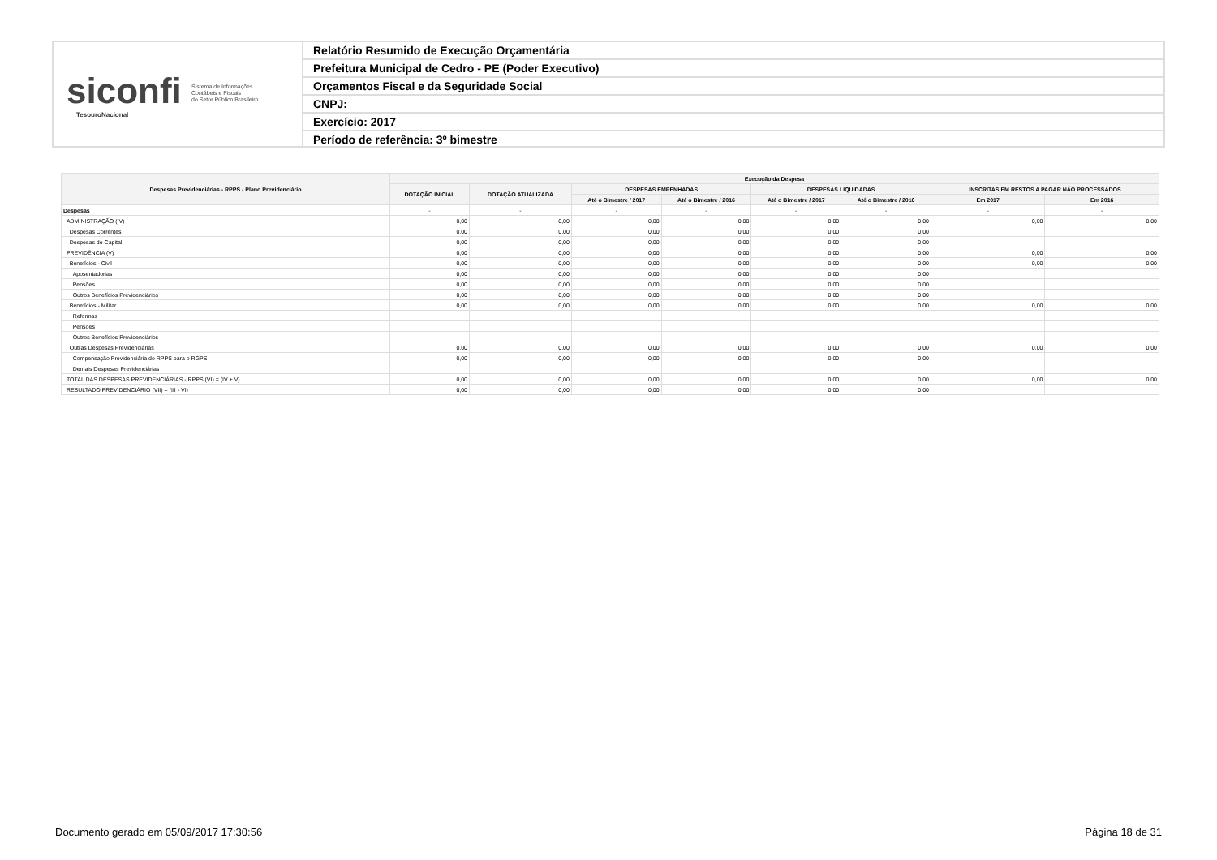siconfi Sistema de Informações
Contábeis e Fiscais
do Setor Público Brasileiro
TesouroNacional
Relatório Resumido de Execução Orçamentária
Prefeitura Municipal de Cedro - PE (Poder Executivo)
Orçamentos Fiscal e da Seguridade Social
CNPJ:
Exercício: 2017
Período de referência: 3º bimestre
| Despesas Previdenciárias - RPPS - Plano Previdenciário | Execução da Despesa | | | | | | | |
| --- | --- | --- | --- | --- | --- | --- | --- | --- |
| | DOTAÇÃO INICIAL | DOTAÇÃO ATUALIZADA | DESPESAS EMPENHADAS | | DESPESAS LIQUIDADAS | | INSCRITAS EM RESTOS A PAGAR NÃO PROCESSADOS | |
| | | | Até o Bimestre / 2017 | Até o Bimestre / 2016 | Até o Bimestre / 2017 | Até o Bimestre / 2016 | Em 2017 | Em 2016 |
| Despesas | - | - | - | - | - | - | - | - |
| ADMINISTRAÇÃO (IV) | 0,00 | 0,00 | 0,00 | 0,00 | 0,00 | 0,00 | 0,00 | 0,00 |
| Despesas Correntes | 0,00 | 0,00 | 0,00 | 0,00 | 0,00 | 0,00 | | |
| Despesas de Capital | 0,00 | 0,00 | 0,00 | 0,00 | 0,00 | 0,00 | | |
| PREVIDÊNCIA (V) | 0,00 | 0,00 | 0,00 | 0,00 | 0,00 | 0,00 | 0,00 | 0,00 |
| Benefícios - Civil | 0,00 | 0,00 | 0,00 | 0,00 | 0,00 | 0,00 | 0,00 | 0,00 |
| Aposentadorias | 0,00 | 0,00 | 0,00 | 0,00 | 0,00 | 0,00 | | |
| Pensões | 0,00 | 0,00 | 0,00 | 0,00 | 0,00 | 0,00 | | |
| Outros Benefícios Previdenciários | 0,00 | 0,00 | 0,00 | 0,00 | 0,00 | 0,00 | | |
| Benefícios - Militar | 0,00 | 0,00 | 0,00 | 0,00 | 0,00 | 0,00 | 0,00 | 0,00 |
| Reformas | | | | | | | | |
| Pensões | | | | | | | | |
| Outros Benefícios Previdenciários | | | | | | | | |
| Outras Despesas Previdenciárias | 0,00 | 0,00 | 0,00 | 0,00 | 0,00 | 0,00 | 0,00 | 0,00 |
| Compensação Previdenciária do RPPS para o RGPS | 0,00 | 0,00 | 0,00 | 0,00 | 0,00 | 0,00 | | |
| Demais Despesas Previdenciárias | | | | | | | | |
| TOTAL DAS DESPESAS PREVIDENCIÁRIAS - RPPS (VI) = (IV + V) | 0,00 | 0,00 | 0,00 | 0,00 | 0,00 | 0,00 | 0,00 | 0,00 |
| RESULTADO PREVIDENCIÁRIO (VII) = (III - VI) | 0,00 | 0,00 | 0,00 | 0,00 | 0,00 | 0,00 | | |
Documento gerado em 05/09/2017 17:30:56 Página 18 de 31